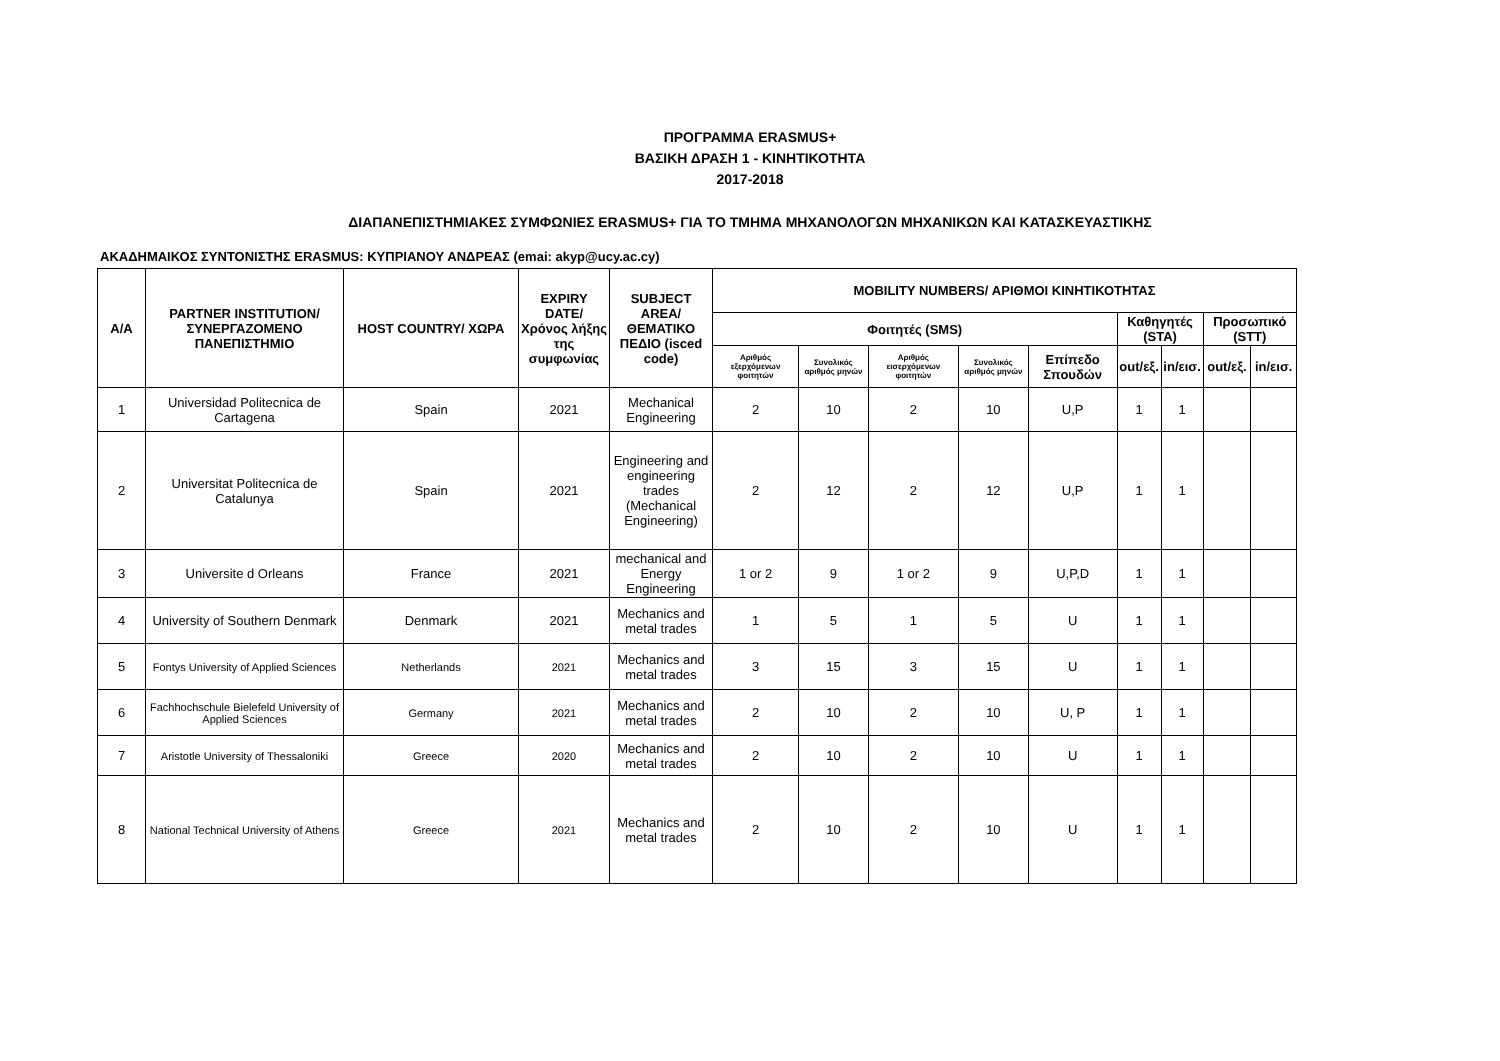ΠΡΟΓΡΑΜΜΑ ERASMUS+
ΒΑΣΙΚΗ ΔΡΑΣΗ 1 - ΚΙΝΗΤΙΚΟΤΗΤΑ
2017-2018
ΔΙΑΠΑΝΕΠΙΣΤΗΜΙΑΚΕΣ ΣΥΜΦΩΝΙΕΣ ERASMUS+ ΓΙΑ ΤΟ ΤΜΗΜΑ ΜΗΧΑΝΟΛΟΓΩΝ ΜΗΧΑΝΙΚΩΝ ΚΑΙ ΚΑΤΑΣΚΕΥΑΣΤΙΚΗΣ
ΑΚΑΔΗΜΑΙΚΟΣ ΣΥΝΤΟΝΙΣΤΗΣ ERASMUS: ΚΥΠΡΙΑΝΟΥ ΑΝΔΡΕΑΣ (emai: akyp@ucy.ac.cy)
| A/A | PARTNER INSTITUTION/ ΣΥΝΕΡΓΑΖΟΜΕΝΟ ΠΑΝΕΠΙΣΤΗΜΙΟ | HOST COUNTRY/ ΧΩΡΑ | EXPIRY DATE/ Χρόνος λήξης της συμφωνίας | SUBJECT AREA/ ΘΕΜΑΤΙΚΟ ΠΕΔΙΟ (isced code) | MOBILITY NUMBERS/ ΑΡΙΘΜΟΙ ΚΙΝΗΤΙΚΟΤΗΤΑΣ | | | | | | | | |
| --- | --- | --- | --- | --- | --- | --- | --- | --- | --- | --- | --- | --- | --- |
| | | | | | Φοιτητές (SMS) | | | | | Καθηγητές (STA) | | Προσωπικό (STT) | |
| | | | | | Αριθμός εξερχόμενων φοιτητών | Συνολικός αριθμός μηνών | Αριθμός εισερχόμενων φοιτητών | Συνολικός αριθμός μηνών | Επίπεδο Σπουδών | out/εξ. | in/εισ. | out/εξ. | in/εισ. |
| 1 | Universidad Politecnica de Cartagena | Spain | 2021 | Mechanical Engineering | 2 | 10 | 2 | 10 | U,P | 1 | 1 | | |
| 2 | Universitat Politecnica de Catalunya | Spain | 2021 | Engineering and engineering trades (Mechanical Engineering) | 2 | 12 | 2 | 12 | U,P | 1 | 1 | | |
| 3 | Universite d Orleans | France | 2021 | mechanical and Energy Engineering | 1 or 2 | 9 | 1 or 2 | 9 | U,P,D | 1 | 1 | | |
| 4 | University of Southern Denmark | Denmark | 2021 | Mechanics and metal trades | 1 | 5 | 1 | 5 | U | 1 | 1 | | |
| 5 | Fontys University of Applied Sciences | Netherlands | 2021 | Mechanics and metal trades | 3 | 15 | 3 | 15 | U | 1 | 1 | | |
| 6 | Fachhochschule Bielefeld University of Applied Sciences | Germany | 2021 | Mechanics and metal trades | 2 | 10 | 2 | 10 | U, P | 1 | 1 | | |
| 7 | Aristotle University of Thessaloniki | Greece | 2020 | Mechanics and metal trades | 2 | 10 | 2 | 10 | U | 1 | 1 | | |
| 8 | National Technical University of Athens | Greece | 2021 | Mechanics and metal trades | 2 | 10 | 2 | 10 | U | 1 | 1 | | |